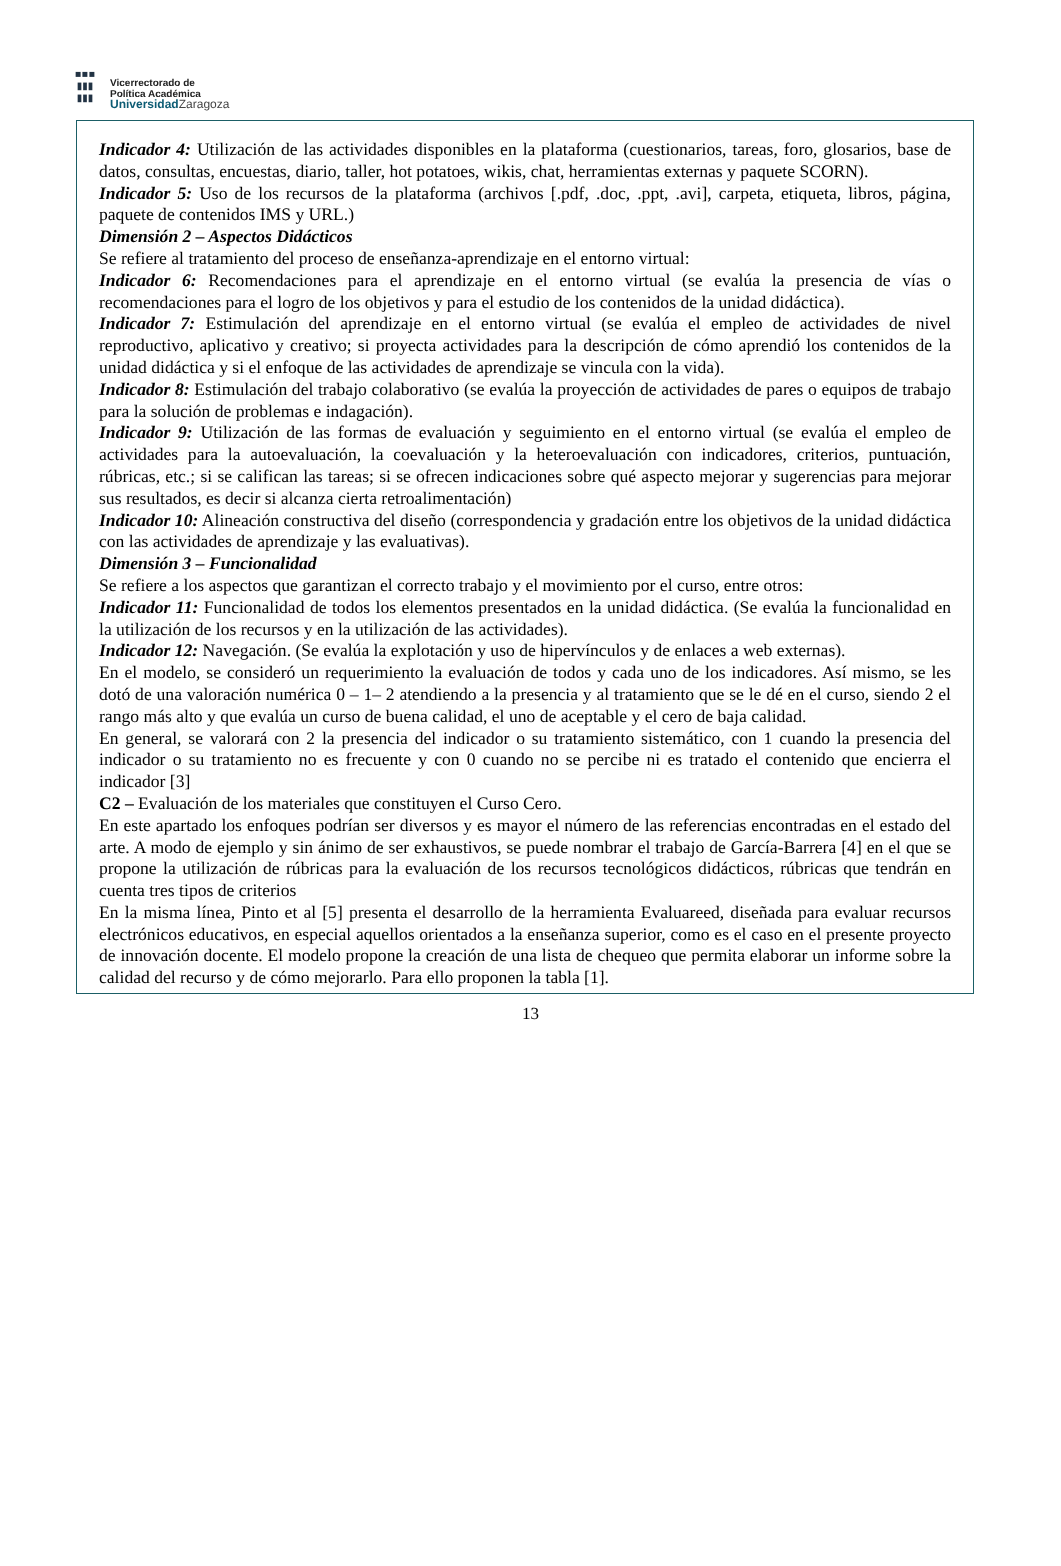▪▪▪
▮▮▮
▮▮▮
Vicerrectorado de
Política Académica
UniversidadZaragoza
Indicador 4: Utilización de las actividades disponibles en la plataforma (cuestionarios, tareas, foro, glosarios, base de datos, consultas, encuestas, diario, taller, hot potatoes, wikis, chat, herramientas externas y paquete SCORN).
Indicador 5: Uso de los recursos de la plataforma (archivos [.pdf, .doc, .ppt, .avi], carpeta, etiqueta, libros, página, paquete de contenidos IMS y URL.)
Dimensión 2 – Aspectos Didácticos
Se refiere al tratamiento del proceso de enseñanza-aprendizaje en el entorno virtual:
Indicador 6: Recomendaciones para el aprendizaje en el entorno virtual (se evalúa la presencia de vías o recomendaciones para el logro de los objetivos y para el estudio de los contenidos de la unidad didáctica).
Indicador 7: Estimulación del aprendizaje en el entorno virtual (se evalúa el empleo de actividades de nivel reproductivo, aplicativo y creativo; si proyecta actividades para la descripción de cómo aprendió los contenidos de la unidad didáctica y si el enfoque de las actividades de aprendizaje se vincula con la vida).
Indicador 8: Estimulación del trabajo colaborativo (se evalúa la proyección de actividades de pares o equipos de trabajo para la solución de problemas e indagación).
Indicador 9: Utilización de las formas de evaluación y seguimiento en el entorno virtual (se evalúa el empleo de actividades para la autoevaluación, la coevaluación y la heteroevaluación con indicadores, criterios, puntuación, rúbricas, etc.; si se califican las tareas; si se ofrecen indicaciones sobre qué aspecto mejorar y sugerencias para mejorar sus resultados, es decir si alcanza cierta retroalimentación)
Indicador 10: Alineación constructiva del diseño (correspondencia y gradación entre los objetivos de la unidad didáctica con las actividades de aprendizaje y las evaluativas).
Dimensión 3 – Funcionalidad
Se refiere a los aspectos que garantizan el correcto trabajo y el movimiento por el curso, entre otros:
Indicador 11: Funcionalidad de todos los elementos presentados en la unidad didáctica. (Se evalúa la funcionalidad en la utilización de los recursos y en la utilización de las actividades).
Indicador 12: Navegación. (Se evalúa la explotación y uso de hipervínculos y de enlaces a web externas).
En el modelo, se consideró un requerimiento la evaluación de todos y cada uno de los indicadores. Así mismo, se les dotó de una valoración numérica 0 – 1– 2 atendiendo a la presencia y al tratamiento que se le dé en el curso, siendo 2 el rango más alto y que evalúa un curso de buena calidad, el uno de aceptable y el cero de baja calidad.
En general, se valorará con 2 la presencia del indicador o su tratamiento sistemático, con 1 cuando la presencia del indicador o su tratamiento no es frecuente y con 0 cuando no se percibe ni es tratado el contenido que encierra el indicador [3]
C2 – Evaluación de los materiales que constituyen el Curso Cero.
En este apartado los enfoques podrían ser diversos y es mayor el número de las referencias encontradas en el estado del arte. A modo de ejemplo y sin ánimo de ser exhaustivos, se puede nombrar el trabajo de García-Barrera [4] en el que se propone la utilización de rúbricas para la evaluación de los recursos tecnológicos didácticos, rúbricas que tendrán en cuenta tres tipos de criterios
En la misma línea, Pinto et al [5] presenta el desarrollo de la herramienta Evaluareed, diseñada para evaluar recursos electrónicos educativos, en especial aquellos orientados a la enseñanza superior, como es el caso en el presente proyecto de innovación docente. El modelo propone la creación de una lista de chequeo que permita elaborar un informe sobre la calidad del recurso y de cómo mejorarlo. Para ello proponen la tabla [1].
13